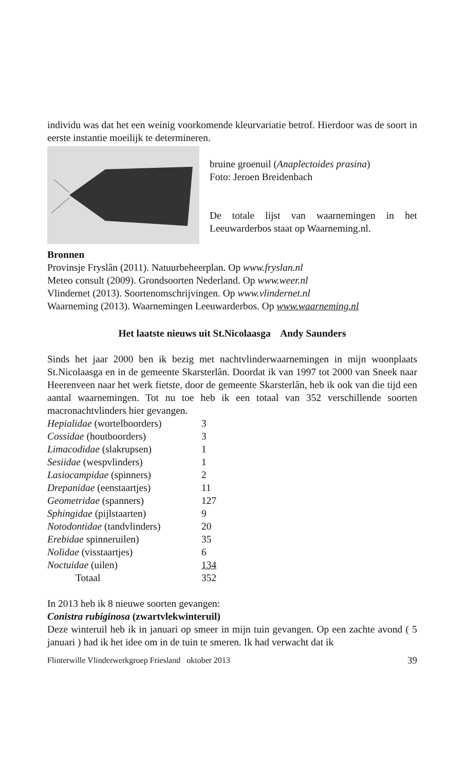individu was dat het een weinig voorkomende kleurvariatie betrof. Hierdoor was de soort in eerste instantie moeilijk te determineren.
bruine groenuil (Anaplectoides prasina)
Foto: Jeroen Breidenbach
De totale lijst van waarnemingen in het Leeuwarderbos staat op Waarneming.nl.
Bronnen
Provinsje Fryslân (2011). Natuurbeheerplan. Op www.fryslan.nl
Meteo consult (2009). Grondsoorten Nederland. Op www.weer.nl
Vlindernet (2013). Soortenomschrijvingen. Op www.vlindernet.nl
Waarneming (2013). Waarnemingen Leeuwarderbos. Op www.waarneming.nl
Het laatste nieuws uit St.Nicolaasga Andy Saunders
Sinds het jaar 2000 ben ik bezig met nachtvlinderwaarnemingen in mijn woonplaats St.Nicolaasga en in de gemeente Skarsterlân. Doordat ik van 1997 tot 2000 van Sneek naar Heerenveen naar het werk fietste, door de gemeente Skarsterlân, heb ik ook van die tijd een aantal waarnemingen. Tot nu toe heb ik een totaal van 352 verschillende soorten macronachtvlinders hier gevangen.
| Hepialidae (wortelboorders) | 3 |
| Cossidae (houtboorders) | 3 |
| Limacodidae (slakrupsen) | 1 |
| Sesiidae (wespvlinders) | 1 |
| Lasiocampidae (spinners) | 2 |
| Drepanidae (eenstaartjes) | 11 |
| Geometridae (spanners) | 127 |
| Sphingidae (pijlstaarten) | 9 |
| Notodontidae (tandvlinders) | 20 |
| Erebidae spinneruilen) | 35 |
| Nolidae (visstaartjes) | 6 |
| Noctuidae (uilen) | 134 |
| Totaal | 352 |
In 2013 heb ik 8 nieuwe soorten gevangen:
Conistra rubiginosa (zwartvlekwinteruil)
Deze winteruil heb ik in januari op smeer in mijn tuin gevangen. Op een zachte avond ( 5 januari ) had ik het idee om in de tuin te smeren. Ik had verwacht dat ik
Flinterwille Vlinderwerkgroep Friesland oktober 2013 39